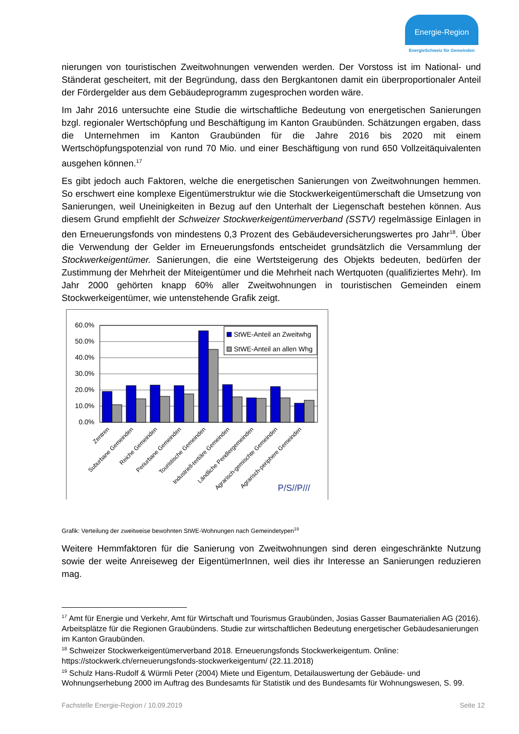Energie-Region
EnergieSchweiz für Gemeinden
nierungen von touristischen Zweitwohnungen verwenden werden. Der Vorstoss ist im National- und Ständerat gescheitert, mit der Begründung, dass den Bergkantonen damit ein überproportionaler Anteil der Fördergelder aus dem Gebäudeprogramm zugesprochen worden wäre.
Im Jahr 2016 untersuchte eine Studie die wirtschaftliche Bedeutung von energetischen Sanierungen bzgl. regionaler Wertschöpfung und Beschäftigung im Kanton Graubünden. Schätzungen ergaben, dass die Unternehmen im Kanton Graubünden für die Jahre 2016 bis 2020 mit einem Wertschöpfungspotenzial von rund 70 Mio. und einer Beschäftigung von rund 650 Vollzeitäquivalenten ausgehen können.<sup>17</sup>
Es gibt jedoch auch Faktoren, welche die energetischen Sanierungen von Zweitwohnungen hemmen. So erschwert eine komplexe Eigentümerstruktur wie die Stockwerkeigentümerschaft die Umsetzung von Sanierungen, weil Uneinigkeiten in Bezug auf den Unterhalt der Liegenschaft bestehen können. Aus diesem Grund empfiehlt der Schweizer Stockwerkeigentümerverband (SSTV) regelmässige Einlagen in den Erneuerungsfonds von mindestens 0,3 Prozent des Gebäudeversicherungswertes pro Jahr<sup>18</sup>. Über die Verwendung der Gelder im Erneuerungsfonds entscheidet grundsätzlich die Versammlung der Stockwerkeigentümer. Sanierungen, die eine Wertsteigerung des Objekts bedeuten, bedürfen der Zustimmung der Mehrheit der Miteigentümer und die Mehrheit nach Wertquoten (qualifiziertes Mehr). Im Jahr 2000 gehörten knapp 60% aller Zweitwohnungen in touristischen Gemeinden einem Stockwerkeigentümer, wie untenstehende Grafik zeigt.
60.0%
50.0%
40.0%
30.0%
20.0%
10.0%
0.0%
StWE-Anteil an Zweitwhg
StWE-Anteil an allen Whg
Zentren
Suburbane Gemeinden
Reiche Gemeinden
Periurbane Gemeinden
Touristische Gemeinden
Industriell-tertiäre Gemeinden
Ländliche Pendlergemeinden
Agrarisch-gemischte Gemeinden
Agrarisch-periphere Gemeinden
P/S//P///
Grafik: Verteilung der zweitweise bewohnten StWE-Wohnungen nach Gemeindetypen<sup>19</sup>
Weitere Hemmfaktoren für die Sanierung von Zweitwohnungen sind deren eingeschränkte Nutzung sowie der weite Anreiseweg der EigentümerInnen, weil dies ihr Interesse an Sanierungen reduzieren mag.
<sup>17</sup> Amt für Energie und Verkehr, Amt für Wirtschaft und Tourismus Graubünden, Josias Gasser Baumaterialien AG (2016). Arbeitsplätze für die Regionen Graubündens. Studie zur wirtschaftlichen Bedeutung energetischer Gebäudesanierungen im Kanton Graubünden.
<sup>18</sup> Schweizer Stockwerkeigentümerverband 2018. Erneuerungsfonds Stockwerkeigentum. Online: https://stockwerk.ch/erneuerungsfonds-stockwerkeigentum/ (22.11.2018)
<sup>19</sup> Schulz Hans-Rudolf & Würmli Peter (2004) Miete und Eigentum, Detailauswertung der Gebäude- und Wohnungserhebung 2000 im Auftrag des Bundesamts für Statistik und des Bundesamts für Wohnungswesen, S. 99.
Fachstelle Energie-Region / 10.09.2019 Seite 12